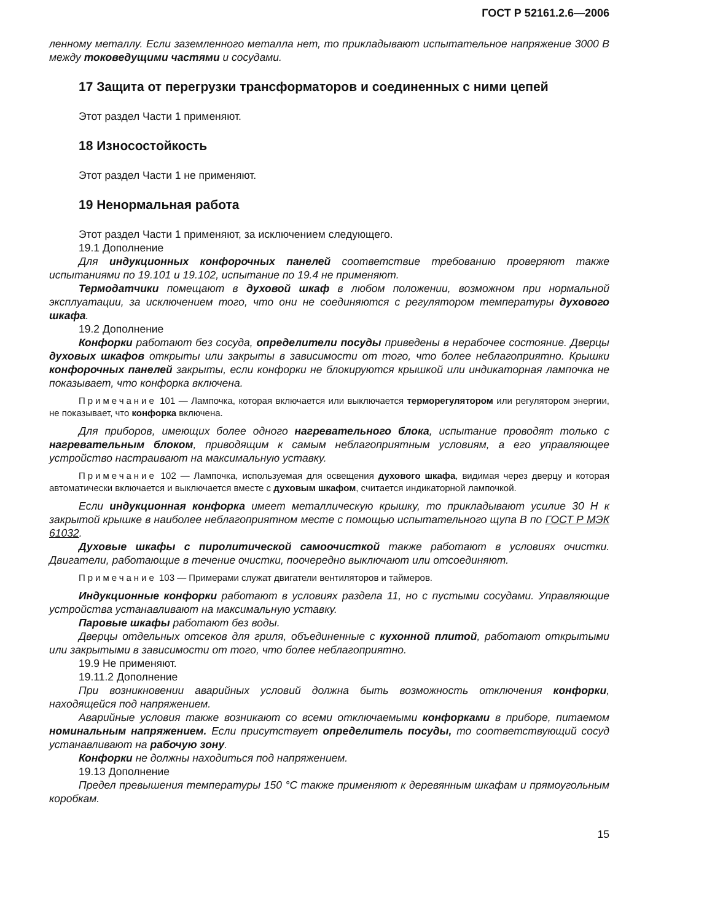ГОСТ Р 52161.2.6—2006
ленному металлу. Если заземленного металла нет, то прикладывают испытательное напряжение 3000 В между токоведущими частями и сосудами.
17 Защита от перегрузки трансформаторов и соединенных с ними цепей
Этот раздел Части 1 применяют.
18 Износостойкость
Этот раздел Части 1 не применяют.
19 Ненормальная работа
Этот раздел Части 1 применяют, за исключением следующего.
19.1 Дополнение
Для индукционных конфорочных панелей соответствие требованию проверяют также испытаниями по 19.101 и 19.102, испытание по 19.4 не применяют.
Термодатчики помещают в духовой шкаф в любом положении, возможном при нормальной эксплуатации, за исключением того, что они не соединяются с регулятором температуры духового шкафа.
19.2 Дополнение
Конфорки работают без сосуда, определители посуды приведены в нерабочее состояние. Дверцы духовых шкафов открыты или закрыты в зависимости от того, что более неблагоприятно. Крышки конфорочных панелей закрыты, если конфорки не блокируются крышкой или индикаторная лампочка не показывает, что конфорка включена.
Примечание 101 — Лампочка, которая включается или выключается терморегулятором или регулятором энергии, не показывает, что конфорка включена.
Для приборов, имеющих более одного нагревательного блока, испытание проводят только с нагревательным блоком, приводящим к самым неблагоприятным условиям, а его управляющее устройство настраивают на максимальную уставку.
Примечание 102 — Лампочка, используемая для освещения духового шкафа, видимая через дверцу и которая автоматически включается и выключается вместе с духовым шкафом, считается индикаторной лампочкой.
Если индукционная конфорка имеет металлическую крышку, то прикладывают усилие 30 Н к закрытой крышке в наиболее неблагоприятном месте с помощью испытательного щупа В по ГОСТ Р МЭК 61032.
Духовые шкафы с пиролитической самоочисткой также работают в условиях очистки. Двигатели, работающие в течение очистки, поочередно выключают или отсоединяют.
Примечание 103 — Примерами служат двигатели вентиляторов и таймеров.
Индукционные конфорки работают в условиях раздела 11, но с пустыми сосудами. Управляющие устройства устанавливают на максимальную уставку.
Паровые шкафы работают без воды.
Дверцы отдельных отсеков для гриля, объединенные с кухонной плитой, работают открытыми или закрытыми в зависимости от того, что более неблагоприятно.
19.9 Не применяют.
19.11.2 Дополнение
При возникновении аварийных условий должна быть возможность отключения конфорки, находящейся под напряжением.
Аварийные условия также возникают со всеми отключаемыми конфорками в приборе, питаемом номинальным напряжением. Если присутствует определитель посуды, то соответствующий сосуд устанавливают на рабочую зону.
Конфорки не должны находиться под напряжением.
19.13 Дополнение
Предел превышения температуры 150 °С также применяют к деревянным шкафам и прямоугольным коробкам.
15